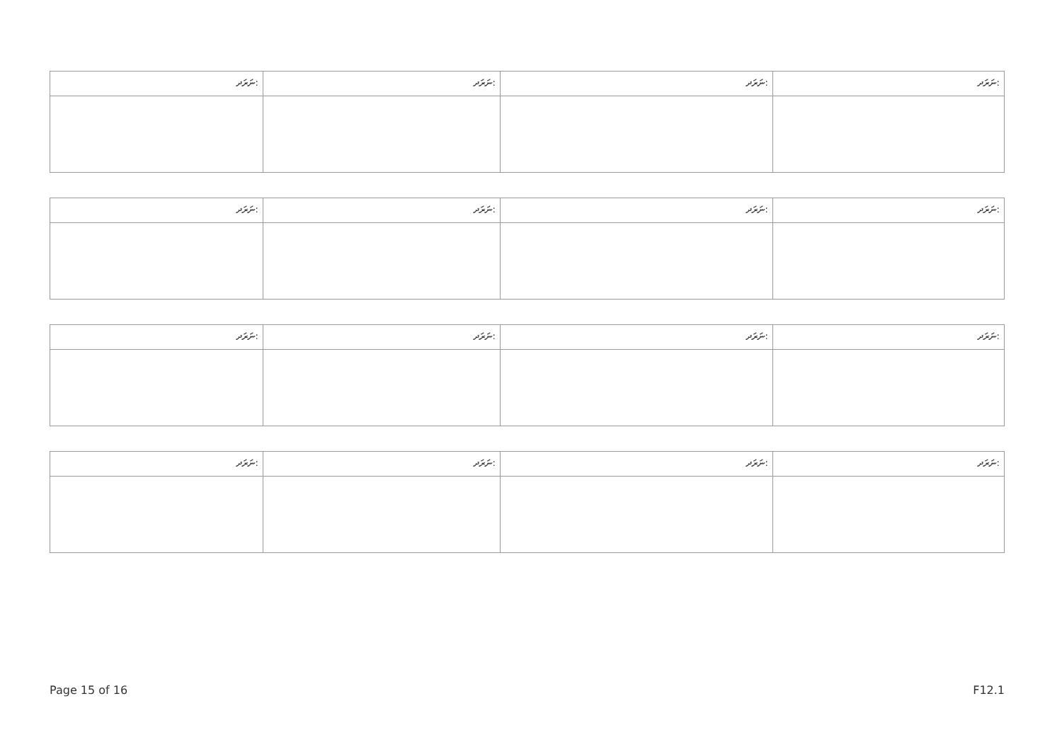| ނަރަދ: | ނަރަދ: | ނަރަދ: | ނަރަދ: |
| ނަރަދ: | ނަރަދ: | ނަރަދ: | ނަރަދ: |
| ނަރަދ: | ނަރަދ: | ނަރަދ: | ނަރަދ: |
| ނަރަދ: | ނަރަދ: | ނަރަދ: | ނަރަދ: |
Page 15 of 16 F12.1